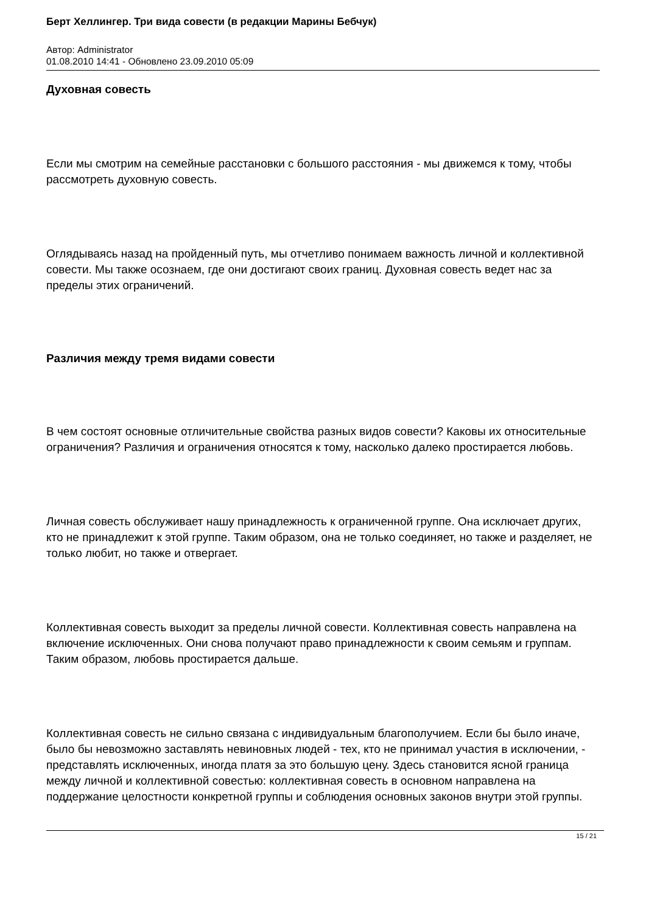Берт Хеллингер. Три вида совести (в редакции Марины Бебчук)
Автор: Administrator
01.08.2010 14:41 - Обновлено 23.09.2010 05:09
Духовная совесть
Если мы смотрим на семейные расстановки с большого расстояния - мы движемся к тому, чтобы рассмотреть духовную совесть.
Оглядываясь назад на пройденный путь, мы отчетливо понимаем важность личной и коллективной совести. Мы также осознаем, где они достигают своих границ. Духовная совесть ведет нас за пределы этих ограничений.
Различия между тремя видами совести
В чем состоят основные отличительные свойства разных видов совести? Каковы их относительные ограничения? Различия и ограничения относятся к тому, насколько далеко простирается любовь.
Личная совесть обслуживает нашу принадлежность к ограниченной группе. Она исключает других, кто не принадлежит к этой группе. Таким образом, она не только соединяет, но также и разделяет, не только любит, но также и отвергает.
Коллективная совесть выходит за пределы личной совести. Коллективная совесть направлена на включение исключенных. Они снова получают право принадлежности к своим семьям и группам. Таким образом, любовь простирается дальше.
Коллективная совесть не сильно связана с индивидуальным благополучием. Если бы было иначе, было бы невозможно заставлять невиновных людей - тех, кто не принимал участия в исключении, - представлять исключенных, иногда платя за это большую цену. Здесь становится ясной граница между личной и коллективной совестью: коллективная совесть в основном направлена на поддержание целостности конкретной группы и соблюдения основных законов внутри этой группы.
15 / 21